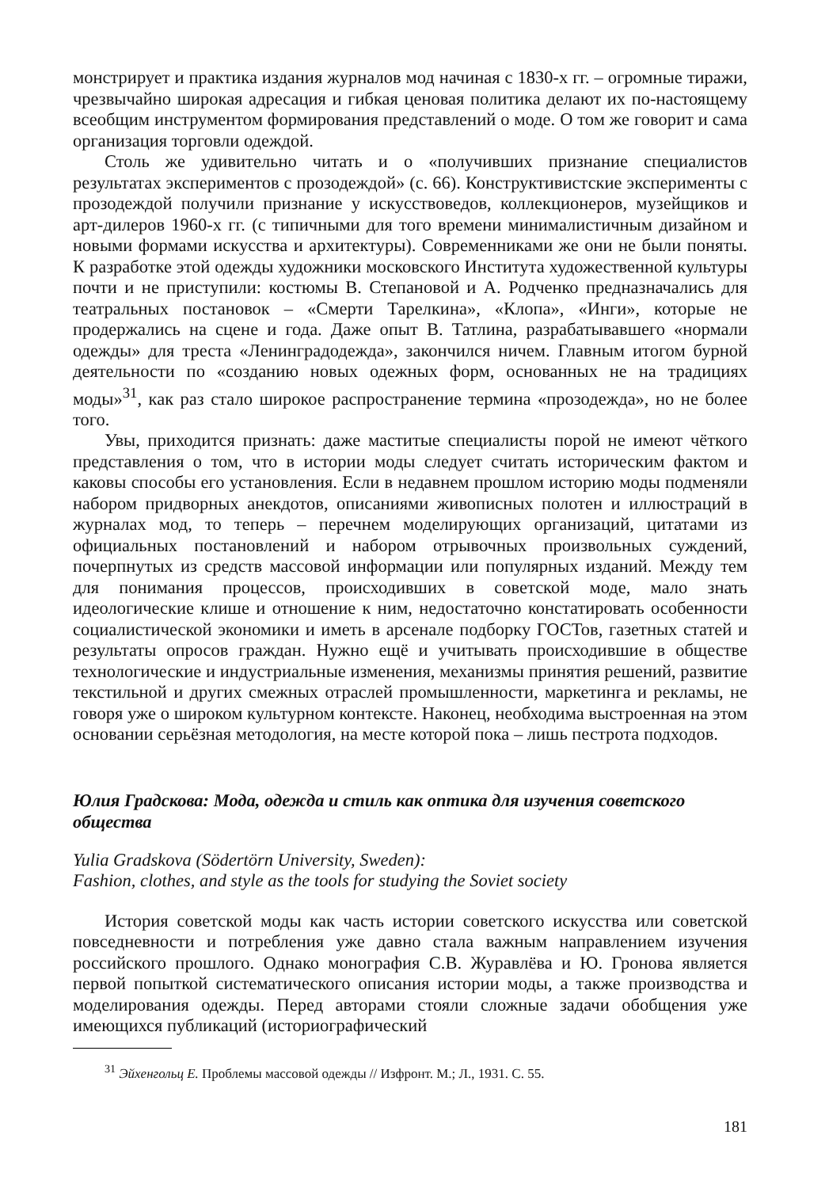монстрирует и практика издания журналов мод начиная с 1830-х гг. – огромные тиражи, чрезвычайно широкая адресация и гибкая ценовая политика делают их по-настоящему всеобщим инструментом формирования представлений о моде. О том же говорит и сама организация торговли одеждой.
Столь же удивительно читать и о «получивших признание специалистов результатах экспериментов с прозодеждой» (с. 66). Конструктивистские эксперименты с прозодеждой получили признание у искусствоведов, коллекционеров, музейщиков и арт-дилеров 1960-х гг. (с типичными для того времени минималистичным дизайном и новыми формами искусства и архитектуры). Современниками же они не были поняты. К разработке этой одежды художники московского Института художественной культуры почти и не приступили: костюмы В. Степановой и А. Родченко предназначались для театральных постановок – «Смерти Тарелкина», «Клопа», «Инги», которые не продержались на сцене и года. Даже опыт В. Татлина, разрабатывавшего «нормали одежды» для треста «Ленинградодежда», закончился ничем. Главным итогом бурной деятельности по «созданию новых одежных форм, основанных не на традициях моды»<sup>31</sup>, как раз стало широкое распространение термина «прозодежда», но не более того.
Увы, приходится признать: даже маститые специалисты порой не имеют чёткого представления о том, что в истории моды следует считать историческим фактом и каковы способы его установления. Если в недавнем прошлом историю моды подменяли набором придворных анекдотов, описаниями живописных полотен и иллюстраций в журналах мод, то теперь – перечнем моделирующих организаций, цитатами из официальных постановлений и набором отрывочных произвольных суждений, почерпнутых из средств массовой информации или популярных изданий. Между тем для понимания процессов, происходивших в советской моде, мало знать идеологические клише и отношение к ним, недостаточно констатировать особенности социалистической экономики и иметь в арсенале подборку ГОСТов, газетных статей и результаты опросов граждан. Нужно ещё и учитывать происходившие в обществе технологические и индустриальные изменения, механизмы принятия решений, развитие текстильной и других смежных отраслей промышленности, маркетинга и рекламы, не говоря уже о широком культурном контексте. Наконец, необходима выстроенная на этом основании серьёзная методология, на месте которой пока – лишь пестрота подходов.
Юлия Градскова: Мода, одежда и стиль как оптика для изучения советского общества
Yulia Gradskova (Södertörn University, Sweden):
Fashion, clothes, and style as the tools for studying the Soviet society
История советской моды как часть истории советского искусства или советской повседневности и потребления уже давно стала важным направлением изучения российского прошлого. Однако монография С.В. Журавлёва и Ю. Гронова является первой попыткой систематического описания истории моды, а также производства и моделирования одежды. Перед авторами стояли сложные задачи обобщения уже имеющихся публикаций (историографический
<sup>31</sup> Эйхенгольц Е. Проблемы массовой одежды // Изфронт. М.; Л., 1931. С. 55.
181